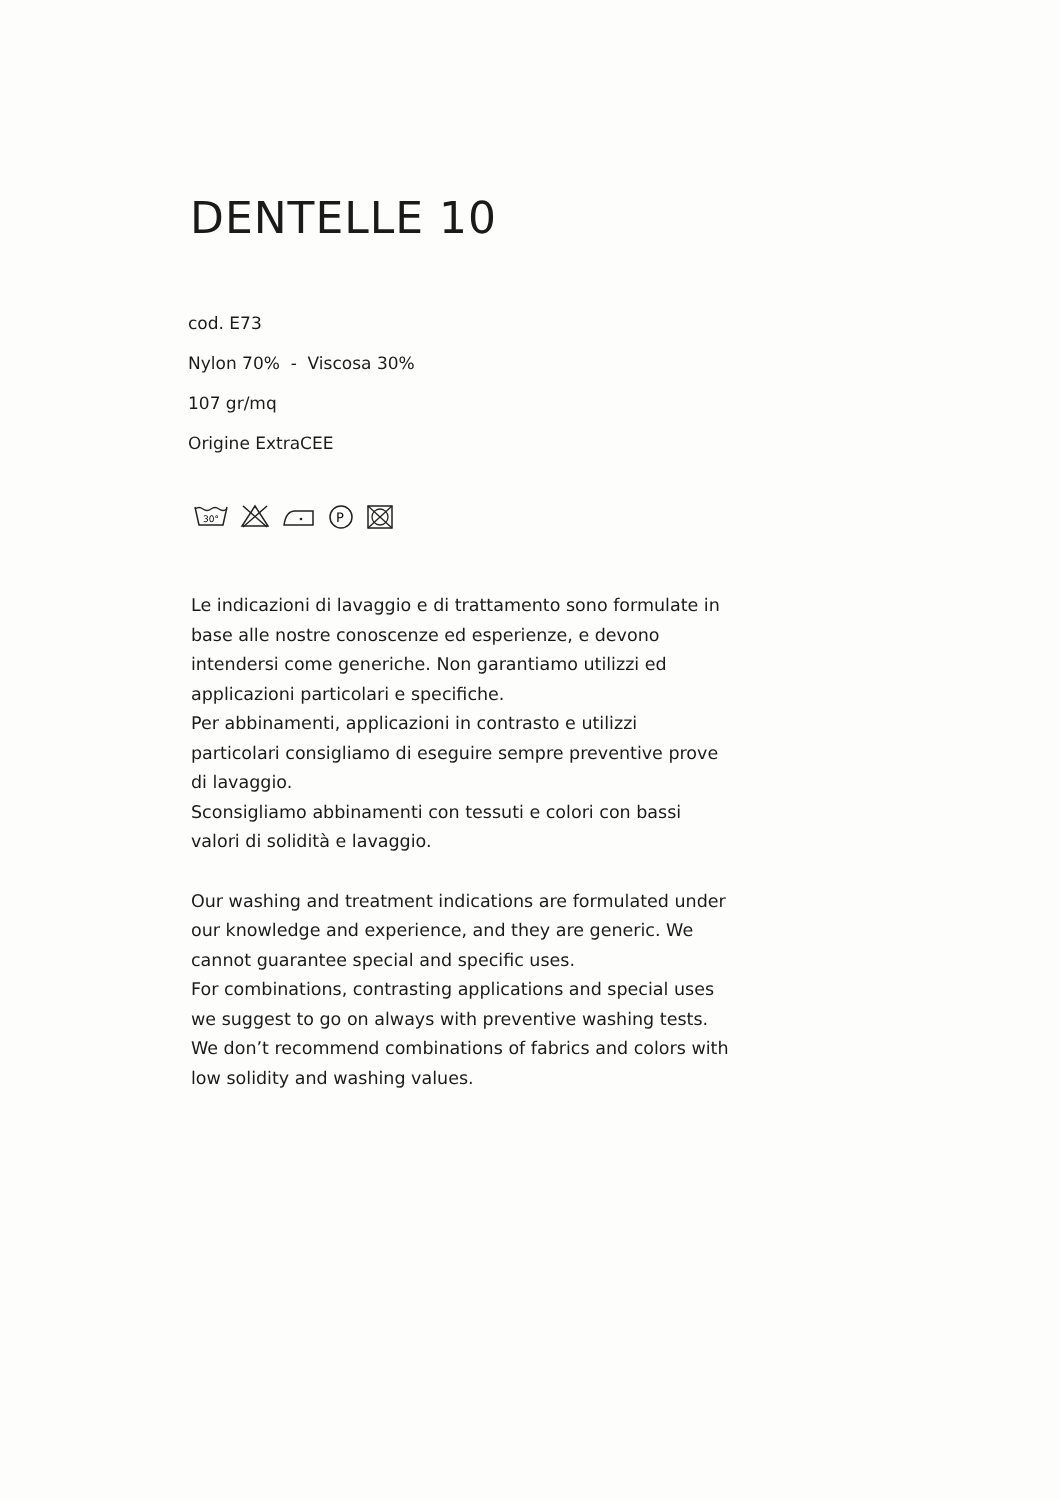DENTELLE 10
cod. E73
Nylon 70% - Viscosa 30%
107 gr/mq
Origine ExtraCEE
30°
P
Le indicazioni di lavaggio e di trattamento sono formulate in base alle nostre conoscenze ed esperienze, e devono intendersi come generiche. Non garantiamo utilizzi ed applicazioni particolari e specifiche.
Per abbinamenti, applicazioni in contrasto e utilizzi particolari consigliamo di eseguire sempre preventive prove di lavaggio.
Sconsigliamo abbinamenti con tessuti e colori con bassi valori di solidità e lavaggio.
Our washing and treatment indications are formulated under our knowledge and experience, and they are generic. We cannot guarantee special and specific uses.
For combinations, contrasting applications and special uses we suggest to go on always with preventive washing tests.
We don’t recommend combinations of fabrics and colors with low solidity and washing values.